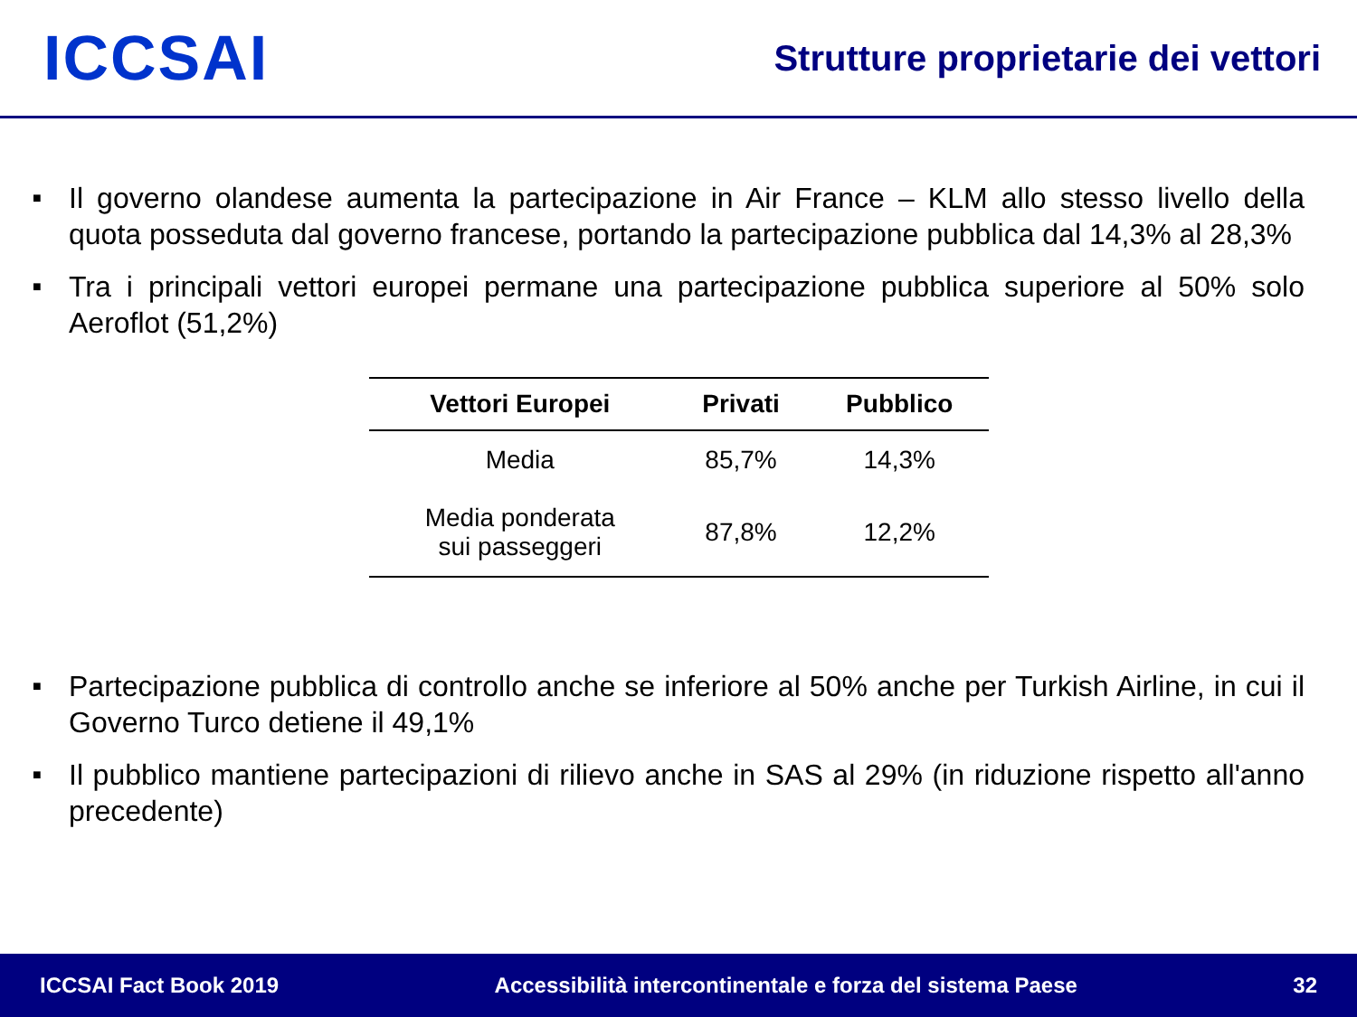ICCSAI
Strutture proprietarie dei vettori
■ Il governo olandese aumenta la partecipazione in Air France – KLM allo stesso livello della quota posseduta dal governo francese, portando la partecipazione pubblica dal 14,3% al 28,3%
■ Tra i principali vettori europei permane una partecipazione pubblica superiore al 50% solo Aeroflot (51,2%)
| Vettori Europei | Privati | Pubblico |
| --- | --- | --- |
| Media | 85,7% | 14,3% |
| Media ponderata sui passeggeri | 87,8% | 12,2% |
■ Partecipazione pubblica di controllo anche se inferiore al 50% anche per Turkish Airline, in cui il Governo Turco detiene il 49,1%
■ Il pubblico mantiene partecipazioni di rilievo anche in SAS al 29% (in riduzione rispetto all'anno precedente)
ICCSAI Fact Book 2019
Accessibilità intercontinentale e forza del sistema Paese
32